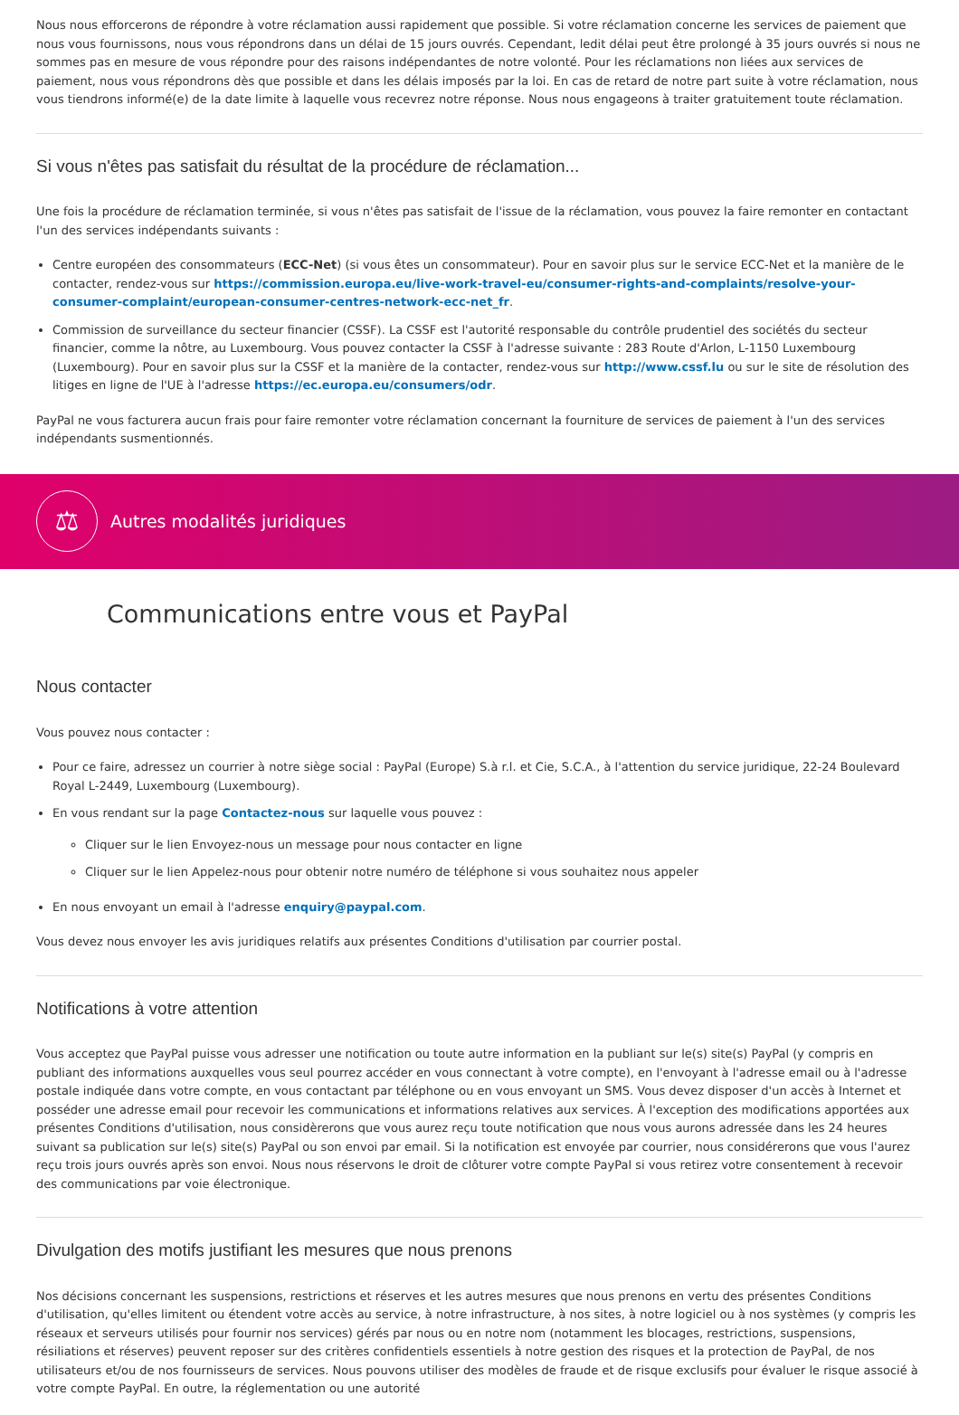Nous nous efforcerons de répondre à votre réclamation aussi rapidement que possible. Si votre réclamation concerne les services de paiement que nous vous fournissons, nous vous répondrons dans un délai de 15 jours ouvrés. Cependant, ledit délai peut être prolongé à 35 jours ouvrés si nous ne sommes pas en mesure de vous répondre pour des raisons indépendantes de notre volonté. Pour les réclamations non liées aux services de paiement, nous vous répondrons dès que possible et dans les délais imposés par la loi. En cas de retard de notre part suite à votre réclamation, nous vous tiendrons informé(e) de la date limite à laquelle vous recevrez notre réponse. Nous nous engageons à traiter gratuitement toute réclamation.
Si vous n'êtes pas satisfait du résultat de la procédure de réclamation...
Une fois la procédure de réclamation terminée, si vous n'êtes pas satisfait de l'issue de la réclamation, vous pouvez la faire remonter en contactant l'un des services indépendants suivants :
Centre européen des consommateurs (ECC-Net) (si vous êtes un consommateur). Pour en savoir plus sur le service ECC-Net et la manière de le contacter, rendez-vous sur https://commission.europa.eu/live-work-travel-eu/consumer-rights-and-complaints/resolve-your-consumer-complaint/european-consumer-centres-network-ecc-net_fr.
Commission de surveillance du secteur financier (CSSF). La CSSF est l'autorité responsable du contrôle prudentiel des sociétés du secteur financier, comme la nôtre, au Luxembourg. Vous pouvez contacter la CSSF à l'adresse suivante : 283 Route d'Arlon, L-1150 Luxembourg (Luxembourg). Pour en savoir plus sur la CSSF et la manière de la contacter, rendez-vous sur http://www.cssf.lu ou sur le site de résolution des litiges en ligne de l'UE à l'adresse https://ec.europa.eu/consumers/odr.
PayPal ne vous facturera aucun frais pour faire remonter votre réclamation concernant la fourniture de services de paiement à l'un des services indépendants susmentionnés.
⚖
Autres modalités juridiques
Communications entre vous et PayPal
Nous contacter
Vous pouvez nous contacter :
Pour ce faire, adressez un courrier à notre siège social : PayPal (Europe) S.à r.l. et Cie, S.C.A., à l'attention du service juridique, 22-24 Boulevard Royal L-2449, Luxembourg (Luxembourg).
En vous rendant sur la page Contactez-nous sur laquelle vous pouvez :
Cliquer sur le lien Envoyez-nous un message pour nous contacter en ligne
Cliquer sur le lien Appelez-nous pour obtenir notre numéro de téléphone si vous souhaitez nous appeler
En nous envoyant un email à l'adresse enquiry@paypal.com.
Vous devez nous envoyer les avis juridiques relatifs aux présentes Conditions d'utilisation par courrier postal.
Notifications à votre attention
Vous acceptez que PayPal puisse vous adresser une notification ou toute autre information en la publiant sur le(s) site(s) PayPal (y compris en publiant des informations auxquelles vous seul pourrez accéder en vous connectant à votre compte), en l'envoyant à l'adresse email ou à l'adresse postale indiquée dans votre compte, en vous contactant par téléphone ou en vous envoyant un SMS. Vous devez disposer d'un accès à Internet et posséder une adresse email pour recevoir les communications et informations relatives aux services. À l'exception des modifications apportées aux présentes Conditions d'utilisation, nous considèrerons que vous aurez reçu toute notification que nous vous aurons adressée dans les 24 heures suivant sa publication sur le(s) site(s) PayPal ou son envoi par email. Si la notification est envoyée par courrier, nous considérerons que vous l'aurez reçu trois jours ouvrés après son envoi. Nous nous réservons le droit de clôturer votre compte PayPal si vous retirez votre consentement à recevoir des communications par voie électronique.
Divulgation des motifs justifiant les mesures que nous prenons
Nos décisions concernant les suspensions, restrictions et réserves et les autres mesures que nous prenons en vertu des présentes Conditions d'utilisation, qu'elles limitent ou étendent votre accès au service, à notre infrastructure, à nos sites, à notre logiciel ou à nos systèmes (y compris les réseaux et serveurs utilisés pour fournir nos services) gérés par nous ou en notre nom (notamment les blocages, restrictions, suspensions, résiliations et réserves) peuvent reposer sur des critères confidentiels essentiels à notre gestion des risques et la protection de PayPal, de nos utilisateurs et/ou de nos fournisseurs de services. Nous pouvons utiliser des modèles de fraude et de risque exclusifs pour évaluer le risque associé à votre compte PayPal. En outre, la réglementation ou une autorité